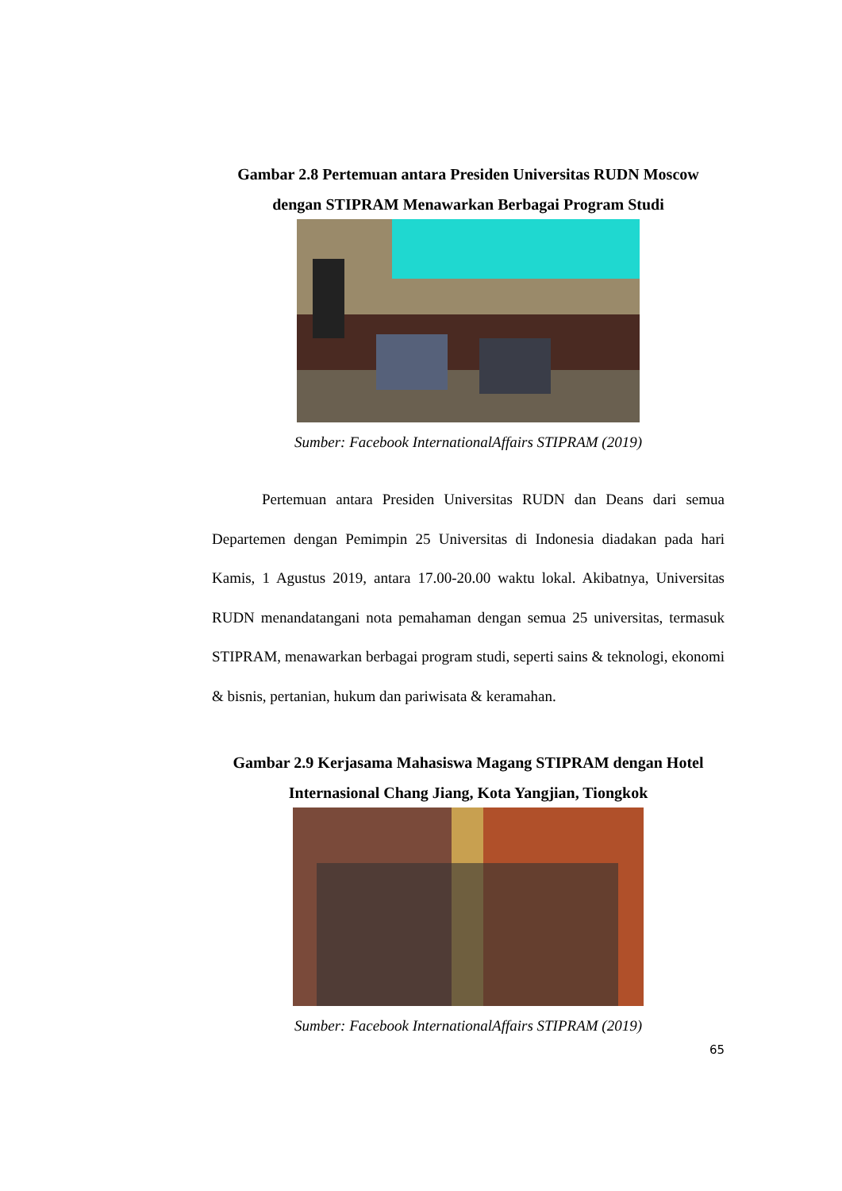Gambar 2.8 Pertemuan antara Presiden Universitas RUDN Moscow dengan STIPRAM Menawarkan Berbagai Program Studi
Sumber: Facebook InternationalAffairs STIPRAM (2019)
Pertemuan antara Presiden Universitas RUDN dan Deans dari semua Departemen dengan Pemimpin 25 Universitas di Indonesia diadakan pada hari Kamis, 1 Agustus 2019, antara 17.00-20.00 waktu lokal. Akibatnya, Universitas RUDN menandatangani nota pemahaman dengan semua 25 universitas, termasuk STIPRAM, menawarkan berbagai program studi, seperti sains & teknologi, ekonomi & bisnis, pertanian, hukum dan pariwisata & keramahan.
Gambar 2.9 Kerjasama Mahasiswa Magang STIPRAM dengan Hotel Internasional Chang Jiang, Kota Yangjian, Tiongkok
Sumber: Facebook InternationalAffairs STIPRAM (2019)
65